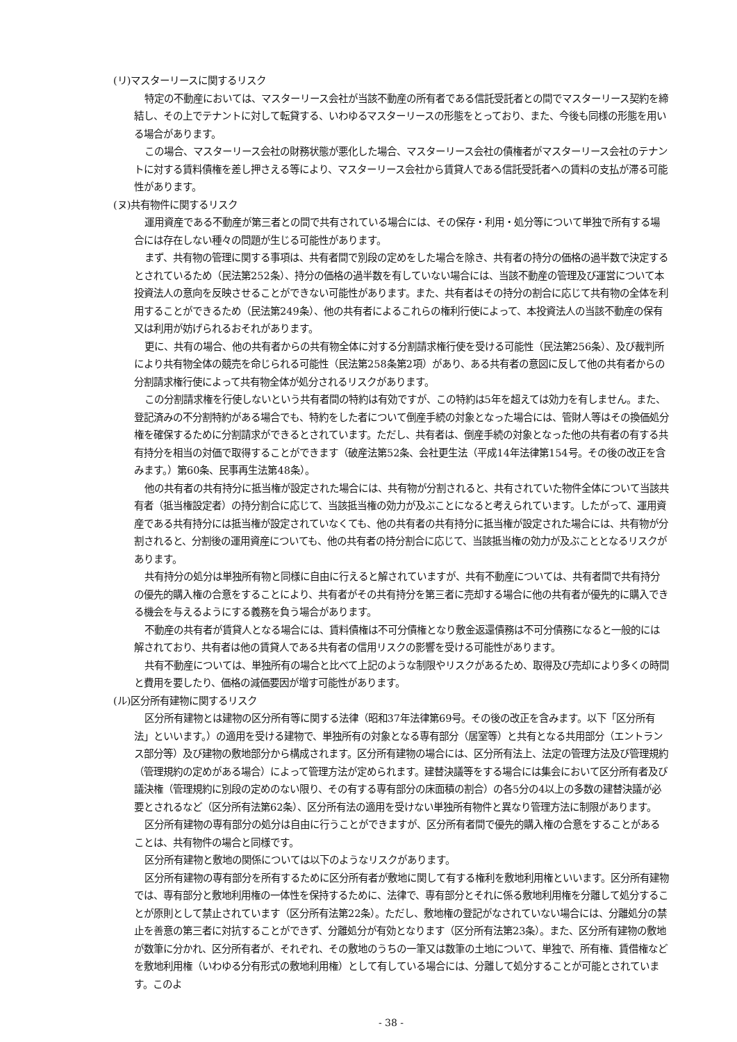(リ)マスターリースに関するリスク
特定の不動産においては、マスターリース会社が当該不動産の所有者である信託受託者との間でマスターリース契約を締結し、その上でテナントに対して転貸する、いわゆるマスターリースの形態をとっており、また、今後も同様の形態を用いる場合があります。
この場合、マスターリース会社の財務状態が悪化した場合、マスターリース会社の債権者がマスターリース会社のテナントに対する賃料債権を差し押さえる等により、マスターリース会社から賃貸人である信託受託者への賃料の支払が滞る可能性があります。
(ヌ)共有物件に関するリスク
運用資産である不動産が第三者との間で共有されている場合には、その保存・利用・処分等について単独で所有する場合には存在しない種々の問題が生じる可能性があります。
まず、共有物の管理に関する事項は、共有者間で別段の定めをした場合を除き、共有者の持分の価格の過半数で決定するとされているため（民法第252条）、持分の価格の過半数を有していない場合には、当該不動産の管理及び運営について本投資法人の意向を反映させることができない可能性があります。また、共有者はその持分の割合に応じて共有物の全体を利用することができるため（民法第249条）、他の共有者によるこれらの権利行使によって、本投資法人の当該不動産の保有又は利用が妨げられるおそれがあります。
更に、共有の場合、他の共有者からの共有物全体に対する分割請求権行使を受ける可能性（民法第256条）、及び裁判所により共有物全体の競売を命じられる可能性（民法第258条第2項）があり、ある共有者の意図に反して他の共有者からの分割請求権行使によって共有物全体が処分されるリスクがあります。
この分割請求権を行使しないという共有者間の特約は有効ですが、この特約は5年を超えては効力を有しません。また、登記済みの不分割特約がある場合でも、特約をした者について倒産手続の対象となった場合には、管財人等はその換価処分権を確保するために分割請求ができるとされています。ただし、共有者は、倒産手続の対象となった他の共有者の有する共有持分を相当の対価で取得することができます（破産法第52条、会社更生法（平成14年法律第154号。その後の改正を含みます。）第60条、民事再生法第48条）。
他の共有者の共有持分に抵当権が設定された場合には、共有物が分割されると、共有されていた物件全体について当該共有者（抵当権設定者）の持分割合に応じて、当該抵当権の効力が及ぶことになると考えられています。したがって、運用資産である共有持分には抵当権が設定されていなくても、他の共有者の共有持分に抵当権が設定された場合には、共有物が分割されると、分割後の運用資産についても、他の共有者の持分割合に応じて、当該抵当権の効力が及ぶこととなるリスクがあります。
共有持分の処分は単独所有物と同様に自由に行えると解されていますが、共有不動産については、共有者間で共有持分の優先的購入権の合意をすることにより、共有者がその共有持分を第三者に売却する場合に他の共有者が優先的に購入できる機会を与えるようにする義務を負う場合があります。
不動産の共有者が賃貸人となる場合には、賃料債権は不可分債権となり敷金返還債務は不可分債務になると一般的には解されており、共有者は他の賃貸人である共有者の信用リスクの影響を受ける可能性があります。
共有不動産については、単独所有の場合と比べて上記のような制限やリスクがあるため、取得及び売却により多くの時間と費用を要したり、価格の減価要因が増す可能性があります。
(ル)区分所有建物に関するリスク
区分所有建物とは建物の区分所有等に関する法律（昭和37年法律第69号。その後の改正を含みます。以下「区分所有法」といいます。）の適用を受ける建物で、単独所有の対象となる専有部分（居室等）と共有となる共用部分（エントランス部分等）及び建物の敷地部分から構成されます。区分所有建物の場合には、区分所有法上、法定の管理方法及び管理規約（管理規約の定めがある場合）によって管理方法が定められます。建替決議等をする場合には集会において区分所有者及び議決権（管理規約に別段の定めのない限り、その有する専有部分の床面積の割合）の各5分の4以上の多数の建替決議が必要とされるなど（区分所有法第62条）、区分所有法の適用を受けない単独所有物件と異なり管理方法に制限があります。
区分所有建物の専有部分の処分は自由に行うことができますが、区分所有者間で優先的購入権の合意をすることがあることは、共有物件の場合と同様です。
区分所有建物と敷地の関係については以下のようなリスクがあります。
区分所有建物の専有部分を所有するために区分所有者が敷地に関して有する権利を敷地利用権といいます。区分所有建物では、専有部分と敷地利用権の一体性を保持するために、法律で、専有部分とそれに係る敷地利用権を分離して処分することが原則として禁止されています（区分所有法第22条）。ただし、敷地権の登記がなされていない場合には、分離処分の禁止を善意の第三者に対抗することができず、分離処分が有効となります（区分所有法第23条）。また、区分所有建物の敷地が数筆に分かれ、区分所有者が、それぞれ、その敷地のうちの一筆又は数筆の土地について、単独で、所有権、賃借権などを敷地利用権（いわゆる分有形式の敷地利用権）として有している場合には、分離して処分することが可能とされています。このよ
- 38 -